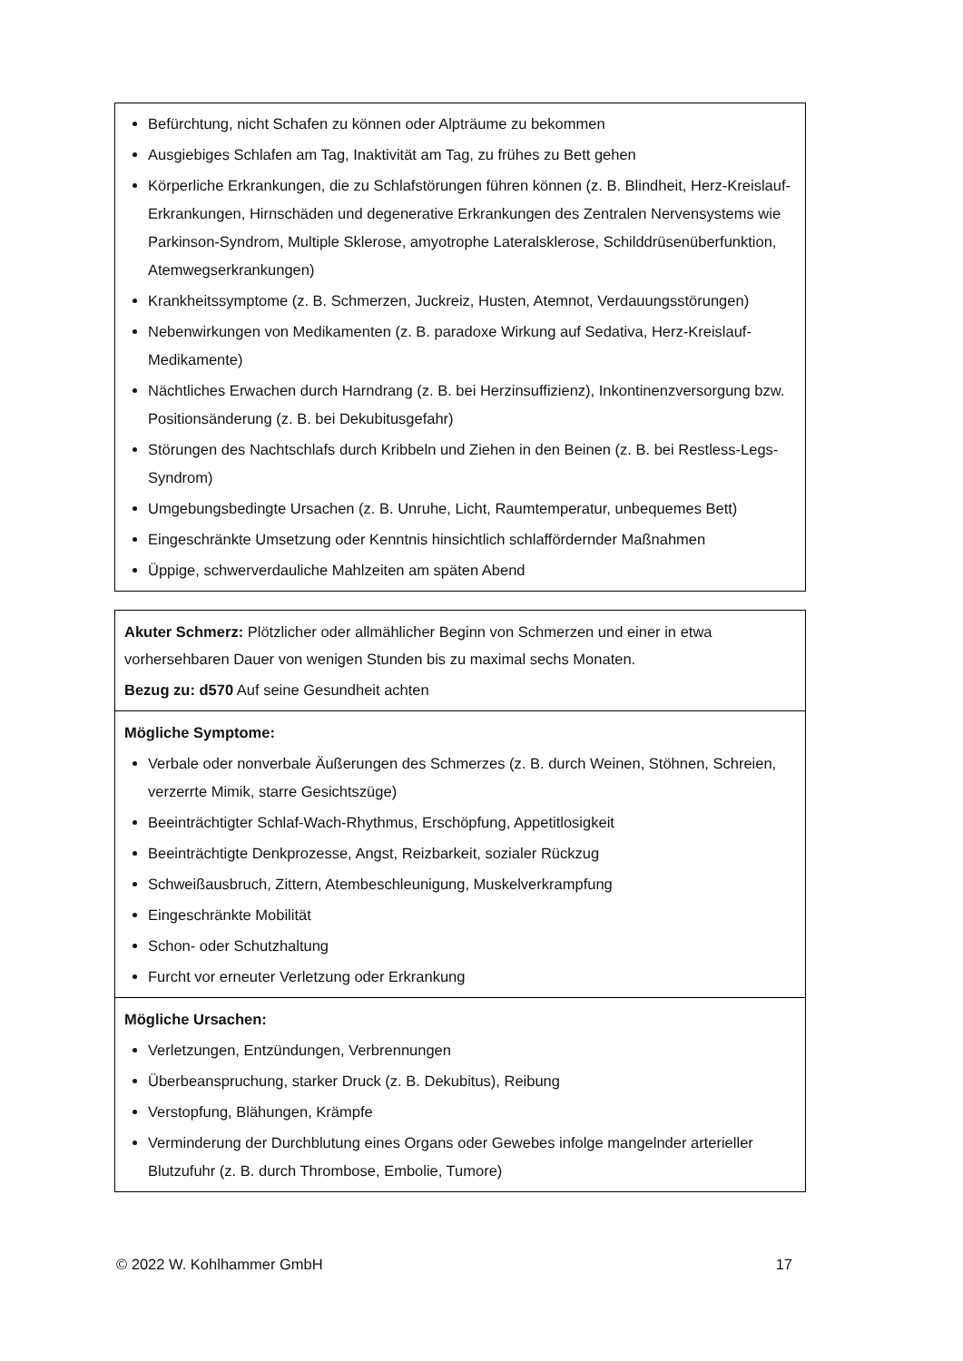| Befürchtung, nicht Schafen zu können oder Alpträume zu bekommen Ausgiebiges Schlafen am Tag, Inaktivität am Tag, zu frühes zu Bett gehen Körperliche Erkrankungen, die zu Schlafstörungen führen können (z. B. Blindheit, Herz-Kreislauf-Erkrankungen, Hirnschäden und degenerative Erkrankungen des Zentralen Nervensystems wie Parkinson-Syndrom, Multiple Sklerose, amyotrophe Lateralsklerose, Schilddrüsenüberfunktion, Atemwegserkrankungen) Krankheitssymptome (z. B. Schmerzen, Juckreiz, Husten, Atemnot, Verdauungsstörungen) Nebenwirkungen von Medikamenten (z. B. paradoxe Wirkung auf Sedativa, Herz-Kreislauf-Medikamente) Nächtliches Erwachen durch Harndrang (z. B. bei Herzinsuffizienz), Inkontinenzversorgung bzw. Positionsänderung (z. B. bei Dekubitusgefahr) Störungen des Nachtschlafs durch Kribbeln und Ziehen in den Beinen (z. B. bei Restless-Legs-Syndrom) Umgebungsbedingte Ursachen (z. B. Unruhe, Licht, Raumtemperatur, unbequemes Bett) Eingeschränkte Umsetzung oder Kenntnis hinsichtlich schlaffördernder Maßnahmen Üppige, schwerverdauliche Mahlzeiten am späten Abend |
| Akuter Schmerz: Plötzlicher oder allmählicher Beginn von Schmerzen und einer in etwa vorhersehbaren Dauer von wenigen Stunden bis zu maximal sechs Monaten. Bezug zu: d570 Auf seine Gesundheit achten |
| Mögliche Symptome: Verbale oder nonverbale Äußerungen des Schmerzes (z. B. durch Weinen, Stöhnen, Schreien, verzerrte Mimik, starre Gesichtszüge) Beeinträchtigter Schlaf-Wach-Rhythmus, Erschöpfung, Appetitlosigkeit Beeinträchtigte Denkprozesse, Angst, Reizbarkeit, sozialer Rückzug Schweißausbruch, Zittern, Atembeschleunigung, Muskelverkrampfung Eingeschränkte Mobilität Schon- oder Schutzhaltung Furcht vor erneuter Verletzung oder Erkrankung |
| Mögliche Ursachen: Verletzungen, Entzündungen, Verbrennungen Überbeanspruchung, starker Druck (z. B. Dekubitus), Reibung Verstopfung, Blähungen, Krämpfe Verminderung der Durchblutung eines Organs oder Gewebes infolge mangelnder arterieller Blutzufuhr (z. B. durch Thrombose, Embolie, Tumore) |
© 2022 W. Kohlhammer GmbH 17